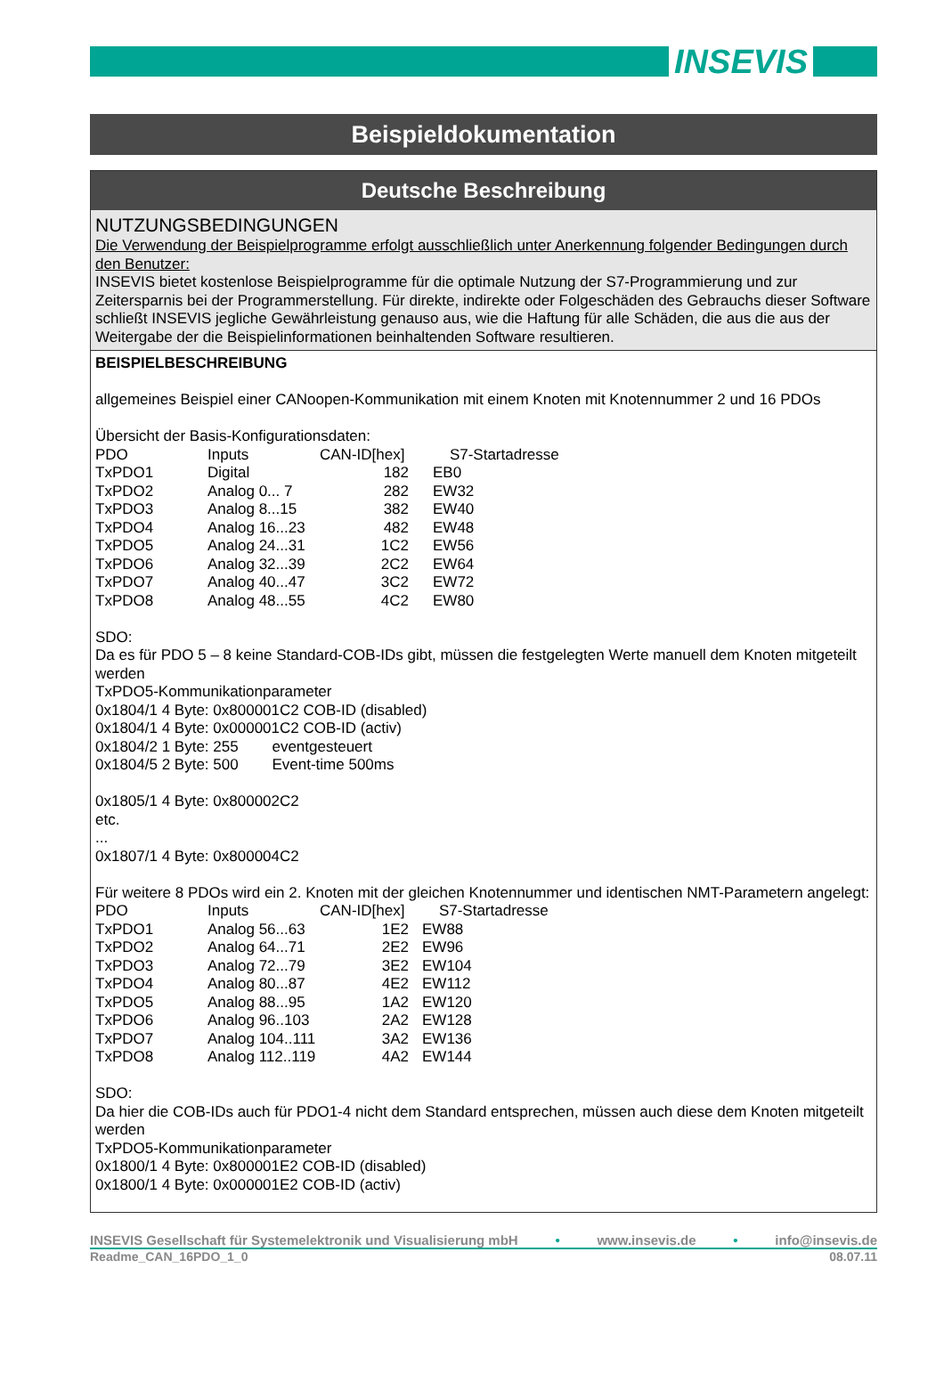INSEVIS
Beispieldokumentation
Deutsche Beschreibung
NUTZUNGSBEDINGUNGEN
Die Verwendung der Beispielprogramme erfolgt ausschließlich unter Anerkennung folgender Bedingungen durch den Benutzer:
INSEVIS bietet kostenlose Beispielprogramme für die optimale Nutzung der S7-Programmierung und zur Zeitersparnis bei der Programmerstellung. Für direkte, indirekte oder Folgeschäden des Gebrauchs dieser Software schließt INSEVIS jegliche Gewährleistung genauso aus, wie die Haftung für alle Schäden, die aus die aus der Weitergabe der die Beispielinformationen beinhaltenden Software resultieren.
BEISPIELBESCHREIBUNG
allgemeines Beispiel einer CANoopen-Kommunikation mit einem Knoten mit Knotennummer 2 und 16 PDOs
Übersicht der Basis-Konfigurationsdaten:
| PDO | Inputs | CAN-ID[hex] | S7-Startadresse |
| TxPDO1 | Digital | 182 | EB0 |
| TxPDO2 | Analog 0... 7 | 282 | EW32 |
| TxPDO3 | Analog 8...15 | 382 | EW40 |
| TxPDO4 | Analog 16...23 | 482 | EW48 |
| TxPDO5 | Analog 24...31 | 1C2 | EW56 |
| TxPDO6 | Analog 32...39 | 2C2 | EW64 |
| TxPDO7 | Analog 40...47 | 3C2 | EW72 |
| TxPDO8 | Analog 48...55 | 4C2 | EW80 |
SDO:
Da es für PDO 5 – 8 keine Standard-COB-IDs gibt, müssen die festgelegten Werte manuell dem Knoten mitgeteilt werden
TxPDO5-Kommunikationparameter
0x1804/1 4 Byte: 0x800001C2 COB-ID (disabled)
0x1804/1 4 Byte: 0x000001C2 COB-ID (activ)
0x1804/2 1 Byte: 255 eventgesteuert
0x1804/5 2 Byte: 500 Event-time 500ms
0x1805/1 4 Byte: 0x800002C2
etc.
...
0x1807/1 4 Byte: 0x800004C2
Für weitere 8 PDOs wird ein 2. Knoten mit der gleichen Knotennummer und identischen NMT-Parametern angelegt:
| PDO | Inputs | CAN-ID[hex] | S7-Startadresse |
| TxPDO1 | Analog 56...63 | 1E2 | EW88 |
| TxPDO2 | Analog 64...71 | 2E2 | EW96 |
| TxPDO3 | Analog 72...79 | 3E2 | EW104 |
| TxPDO4 | Analog 80...87 | 4E2 | EW112 |
| TxPDO5 | Analog 88...95 | 1A2 | EW120 |
| TxPDO6 | Analog 96..103 | 2A2 | EW128 |
| TxPDO7 | Analog 104..111 | 3A2 | EW136 |
| TxPDO8 | Analog 112..119 | 4A2 | EW144 |
SDO:
Da hier die COB-IDs auch für PDO1-4 nicht dem Standard entsprechen, müssen auch diese dem Knoten mitgeteilt werden
TxPDO5-Kommunikationparameter
0x1800/1 4 Byte: 0x800001E2 COB-ID (disabled)
0x1800/1 4 Byte: 0x000001E2 COB-ID (activ)
INSEVIS Gesellschaft für Systemelektronik und Visualisierung mbH • www.insevis.de • info@insevis.de
Readme_CAN_16PDO_1_0 08.07.11